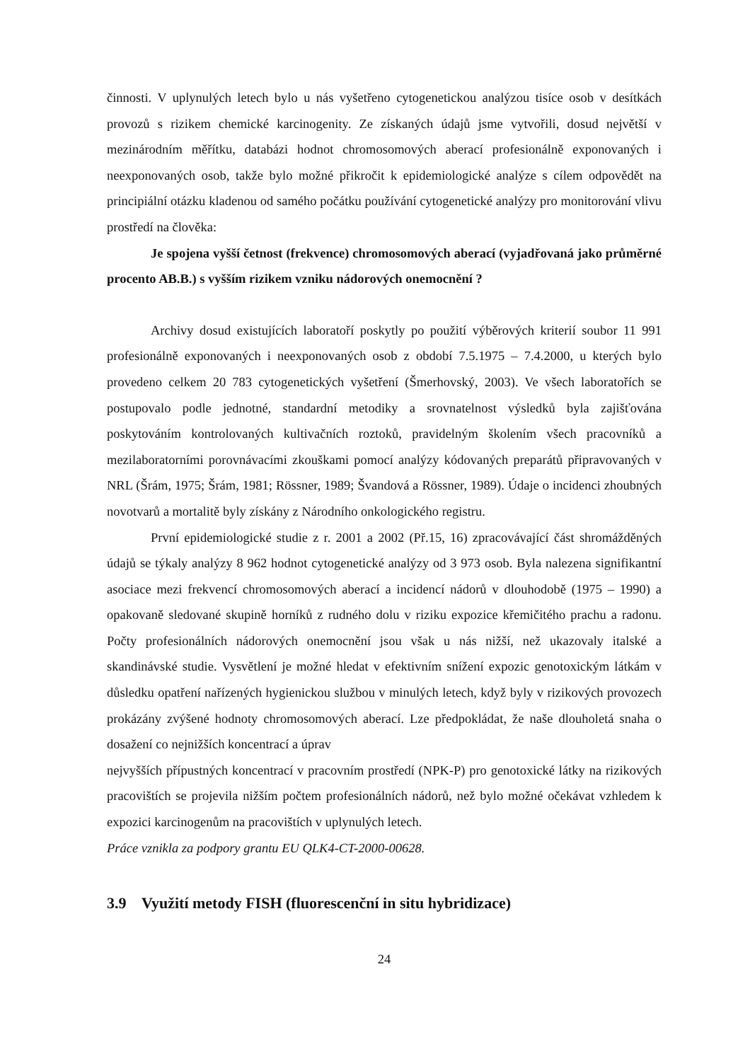činnosti. V uplynulých letech bylo u nás vyšetřeno cytogenetickou analýzou tisíce osob v desítkách provozů s rizikem chemické karcinogenity. Ze získaných údajů jsme vytvořili, dosud největší v mezinárodním měřítku, databázi hodnot chromosomových aberací profesionálně exponovaných i neexponovaných osob, takže bylo možné přikročit k epidemiologické analýze s cílem odpovědět na principiální otázku kladenou od samého počátku používání cytogenetické analýzy pro monitorování vlivu prostředí na člověka:
Je spojena vyšší četnost (frekvence) chromosomových aberací (vyjadřovaná jako průměrné procento AB.B.) s vyšším rizikem vzniku nádorových onemocnění ?
Archivy dosud existujících laboratoří poskytly po použití výběrových kriterií soubor 11 991 profesionálně exponovaných i neexponovaných osob z období 7.5.1975 – 7.4.2000, u kterých bylo provedeno celkem 20 783 cytogenetických vyšetření (Šmerhovský, 2003). Ve všech laboratořích se postupovalo podle jednotné, standardní metodiky a srovnatelnost výsledků byla zajišťována poskytováním kontrolovaných kultivačních roztoků, pravidelným školením všech pracovníků a mezilaboratorními porovnávacími zkouškami pomocí analýzy kódovaných preparátů připravovaných v NRL (Šrám, 1975; Šrám, 1981; Rössner, 1989; Švandová a Rössner, 1989). Údaje o incidenci zhoubných novotvarů a mortalitě byly získány z Národního onkologického registru.
První epidemiologické studie z r. 2001 a 2002 (Př.15, 16) zpracovávající část shromážděných údajů se týkaly analýzy 8 962 hodnot cytogenetické analýzy od 3 973 osob. Byla nalezena signifikantní asociace mezi frekvencí chromosomových aberací a incidencí nádorů v dlouhodobě (1975 – 1990) a opakovaně sledované skupině horníků z rudného dolu v riziku expozice křemičitého prachu a radonu. Počty profesionálních nádorových onemocnění jsou však u nás nižší, než ukazovaly italské a skandinávské studie. Vysvětlení je možné hledat v efektivním snížení expozic genotoxickým látkám v důsledku opatření nařízených hygienickou službou v minulých letech, když byly v rizikových provozech prokázány zvýšené hodnoty chromosomových aberací. Lze předpokládat, že naše dlouholetá snaha o dosažení co nejnižších koncentrací a úprav
nejvyšších přípustných koncentrací v pracovním prostředí (NPK-P) pro genotoxické látky na rizikových pracovištích se projevila nižším počtem profesionálních nádorů, než bylo možné očekávat vzhledem k expozici karcinogenům na pracovištích v uplynulých letech.
Práce vznikla za podpory grantu EU QLK4-CT-2000-00628.
3.9 Využití metody FISH (fluorescenční in situ hybridizace)
24